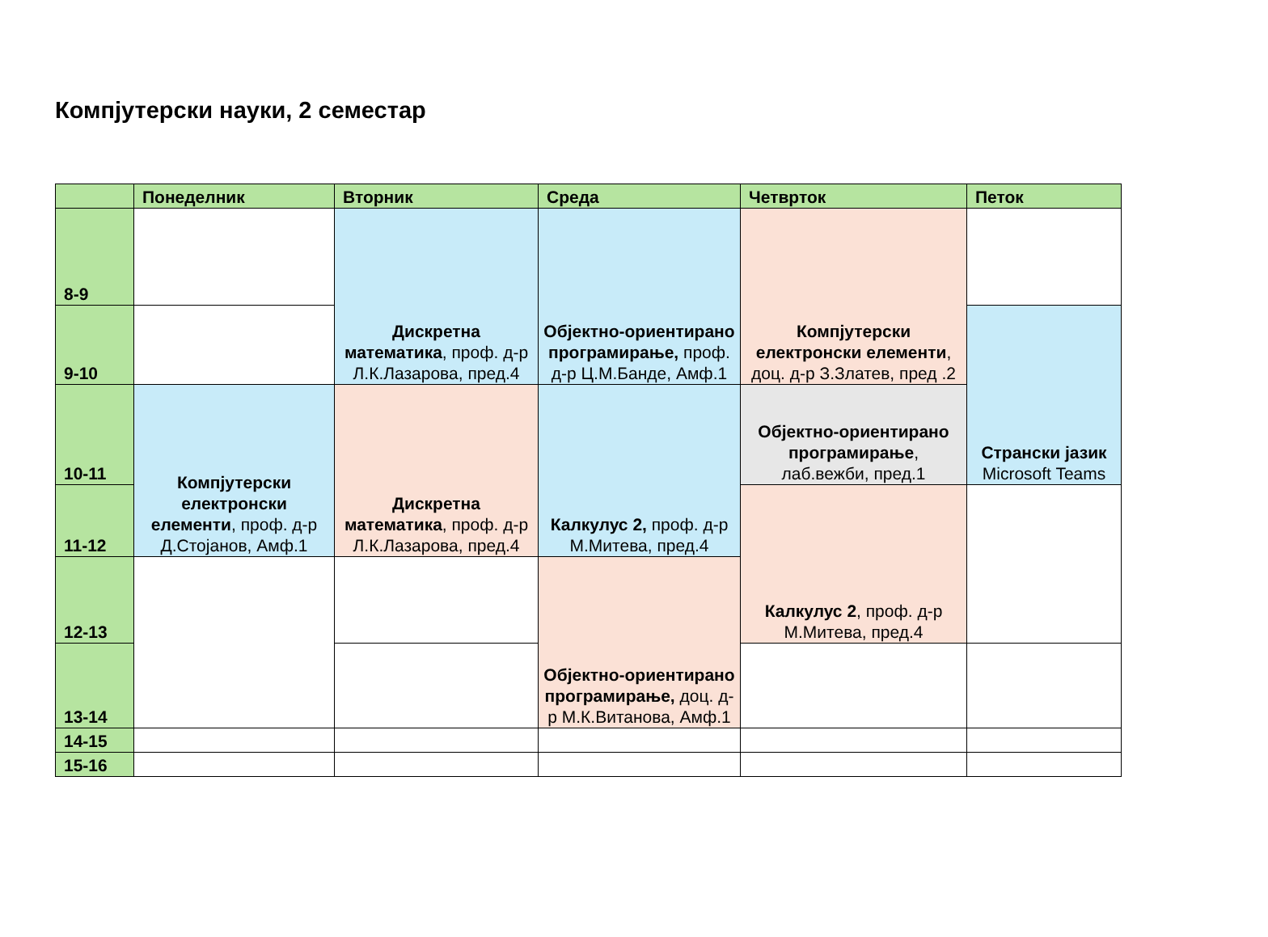Компјутерски науки, 2 семестар
| | Понеделник | Вторник | Среда | Четврток | Петок |
| --- | --- | --- | --- | --- | --- |
| 8-9 | | Дискретна математика , проф. д-р Л.К.Лазарова, пред.4 | Објектно-ориентирано програмирање, проф. д-р Ц.М.Банде, Амф.1 | Компјутерски електронски елементи , доц. д-р З.Златев, пред .2 | |
| 9-10 | | | | | Странски јазик Microsoft Teams |
| 10-11 | Компјутерски електронски елементи , проф. д-р Д.Стојанов, Амф.1 | Дискретна математика , проф. д-р Л.К.Лазарова, пред.4 | Калкулус 2, проф. д-р М.Митева, пред.4 | Објектно-ориентирано програмирање , лаб.вежби, пред.1 | |
| 11-12 | | | | Калкулус 2 , проф. д-р М.Митева, пред.4 | |
| 12-13 | | | Објектно-ориентирано програмирање, доц. д-р М.К.Витанова, Амф.1 | | |
| 13-14 | | | | | |
| 14-15 | | | | | |
| 15-16 | | | | | |